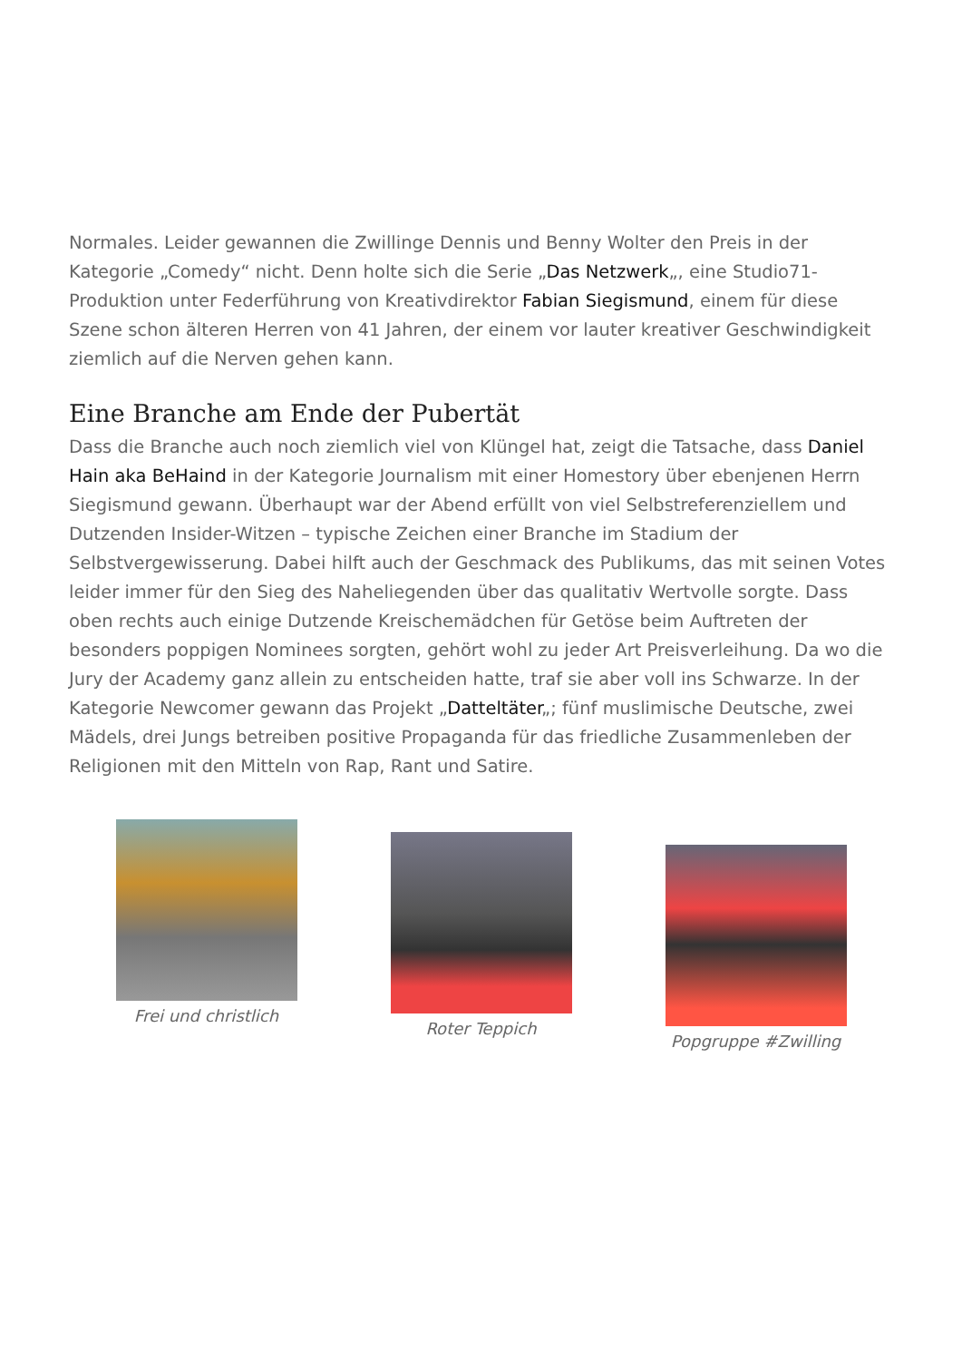Normales. Leider gewannen die Zwillinge Dennis und Benny Wolter den Preis in der Kategorie „Comedy“ nicht. Denn holte sich die Serie „Das Netzwerk„, eine Studio71-Produktion unter Federführung von Kreativdirektor Fabian Siegismund, einem für diese Szene schon älteren Herren von 41 Jahren, der einem vor lauter kreativer Geschwindigkeit ziemlich auf die Nerven gehen kann.
Eine Branche am Ende der Pubertät
Dass die Branche auch noch ziemlich viel von Klüngel hat, zeigt die Tatsache, dass Daniel Hain aka BeHaind in der Kategorie Journalism mit einer Homestory über ebenjenen Herrn Siegismund gewann. Überhaupt war der Abend erfüllt von viel Selbstreferenziellem und Dutzenden Insider-Witzen – typische Zeichen einer Branche im Stadium der Selbstvergewisserung. Dabei hilft auch der Geschmack des Publikums, das mit seinen Votes leider immer für den Sieg des Naheliegenden über das qualitativ Wertvolle sorgte. Dass oben rechts auch einige Dutzende Kreischemädchen für Getöse beim Auftreten der besonders poppigen Nominees sorgten, gehört wohl zu jeder Art Preisverleihung. Da wo die Jury der Academy ganz allein zu entscheiden hatte, traf sie aber voll ins Schwarze. In der Kategorie Newcomer gewann das Projekt „Datteltäter„; fünf muslimische Deutsche, zwei Mädels, drei Jungs betreiben positive Propaganda für das friedliche Zusammenleben der Religionen mit den Mitteln von Rap, Rant und Satire.
Frei und christlich
Roter Teppich
Popgruppe #Zwilling